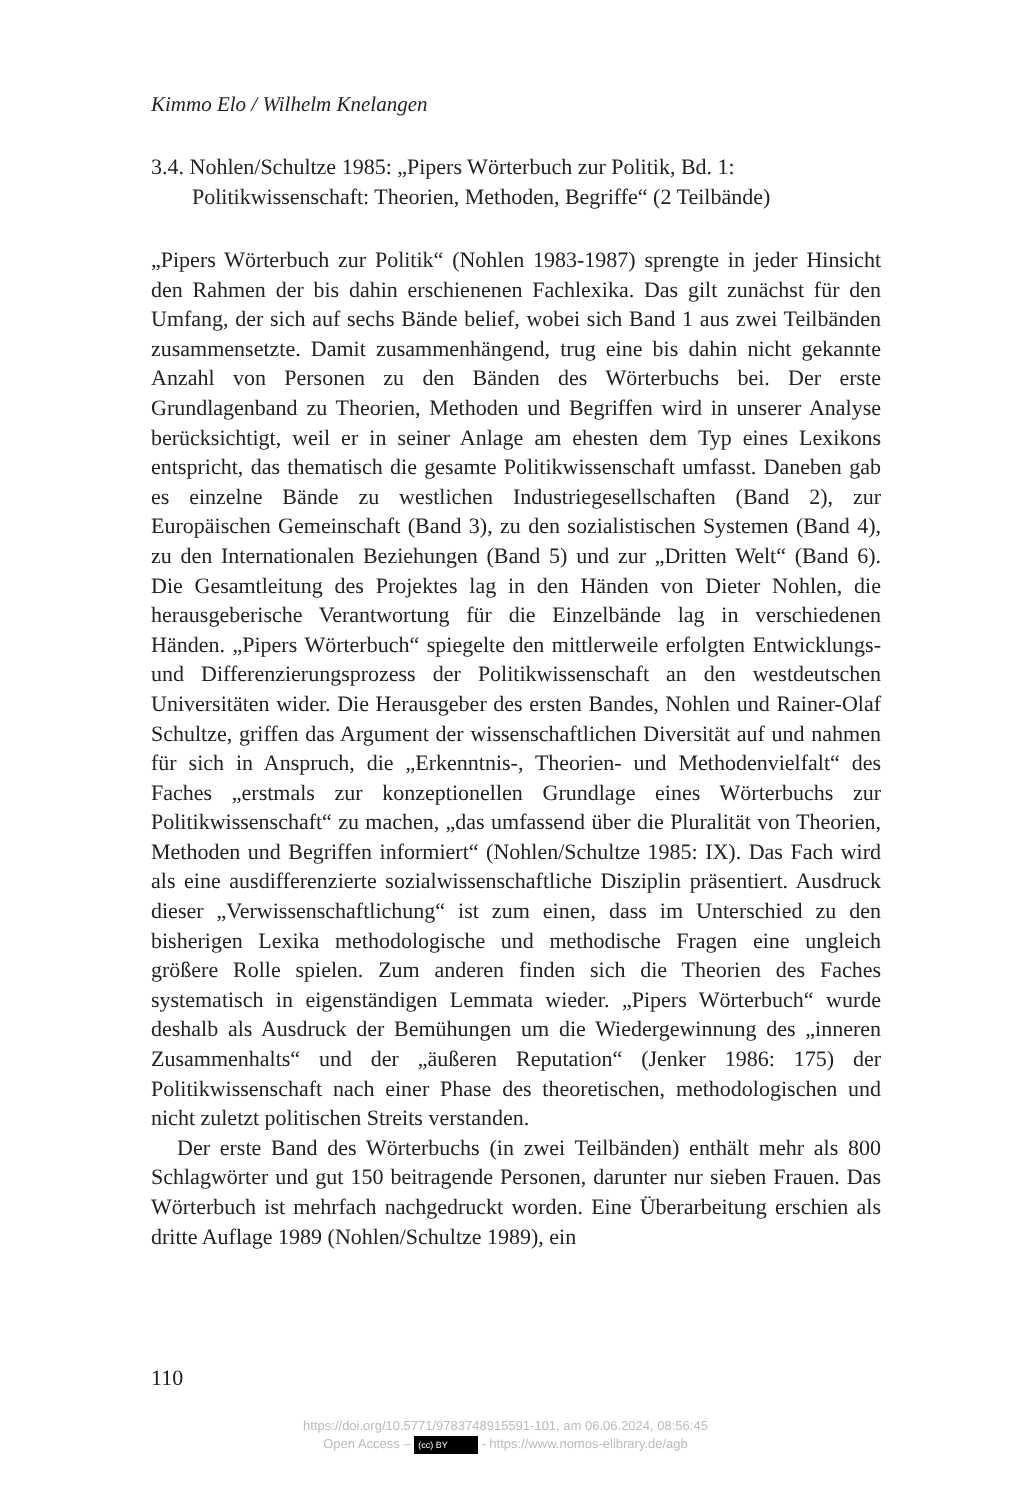Kimmo Elo / Wilhelm Knelangen
3.4. Nohlen/Schultze 1985: „Pipers Wörterbuch zur Politik, Bd. 1:
Politikwissenschaft: Theorien, Methoden, Begriffe“ (2 Teilbände)
„Pipers Wörterbuch zur Politik“ (Nohlen 1983-1987) sprengte in jeder Hinsicht den Rahmen der bis dahin erschienenen Fachlexika. Das gilt zunächst für den Umfang, der sich auf sechs Bände belief, wobei sich Band 1 aus zwei Teilbänden zusammensetzte. Damit zusammenhängend, trug eine bis dahin nicht gekannte Anzahl von Personen zu den Bänden des Wörterbuchs bei. Der erste Grundlagenband zu Theorien, Methoden und Begriffen wird in unserer Analyse berücksichtigt, weil er in seiner Anlage am ehesten dem Typ eines Lexikons entspricht, das thematisch die gesamte Politikwissenschaft umfasst. Daneben gab es einzelne Bände zu westlichen Industriegesellschaften (Band 2), zur Europäischen Gemeinschaft (Band 3), zu den sozialistischen Systemen (Band 4), zu den Internationalen Beziehungen (Band 5) und zur „Dritten Welt“ (Band 6). Die Gesamtleitung des Projektes lag in den Händen von Dieter Nohlen, die herausgeberische Verantwortung für die Einzelbände lag in verschiedenen Händen. „Pipers Wörterbuch“ spiegelte den mittlerweile erfolgten Entwicklungs- und Differenzierungsprozess der Politikwissenschaft an den westdeutschen Universitäten wider. Die Herausgeber des ersten Bandes, Nohlen und Rainer-Olaf Schultze, griffen das Argument der wissenschaftlichen Diversität auf und nahmen für sich in Anspruch, die „Erkenntnis-, Theorien- und Methodenvielfalt“ des Faches „erstmals zur konzeptionellen Grundlage eines Wörterbuchs zur Politikwissenschaft“ zu machen, „das umfassend über die Pluralität von Theorien, Methoden und Begriffen informiert“ (Nohlen/Schultze 1985: IX). Das Fach wird als eine ausdifferenzierte sozialwissenschaftliche Disziplin präsentiert. Ausdruck dieser „Verwissenschaftlichung“ ist zum einen, dass im Unterschied zu den bisherigen Lexika methodologische und methodische Fragen eine ungleich größere Rolle spielen. Zum anderen finden sich die Theorien des Faches systematisch in eigenständigen Lemmata wieder. „Pipers Wörterbuch“ wurde deshalb als Ausdruck der Bemühungen um die Wiedergewinnung des „inneren Zusammenhalts“ und der „äußeren Reputation“ (Jenker 1986: 175) der Politikwissenschaft nach einer Phase des theoretischen, methodologischen und nicht zuletzt politischen Streits verstanden.
Der erste Band des Wörterbuchs (in zwei Teilbänden) enthält mehr als 800 Schlagwörter und gut 150 beitragende Personen, darunter nur sieben Frauen. Das Wörterbuch ist mehrfach nachgedruckt worden. Eine Überarbeitung erschien als dritte Auflage 1989 (Nohlen/Schultze 1989), ein
110
https://doi.org/10.5771/9783748915591-101, am 06.06.2024, 08:56:45
Open Access – (cc) BY - https://www.nomos-elibrary.de/agb